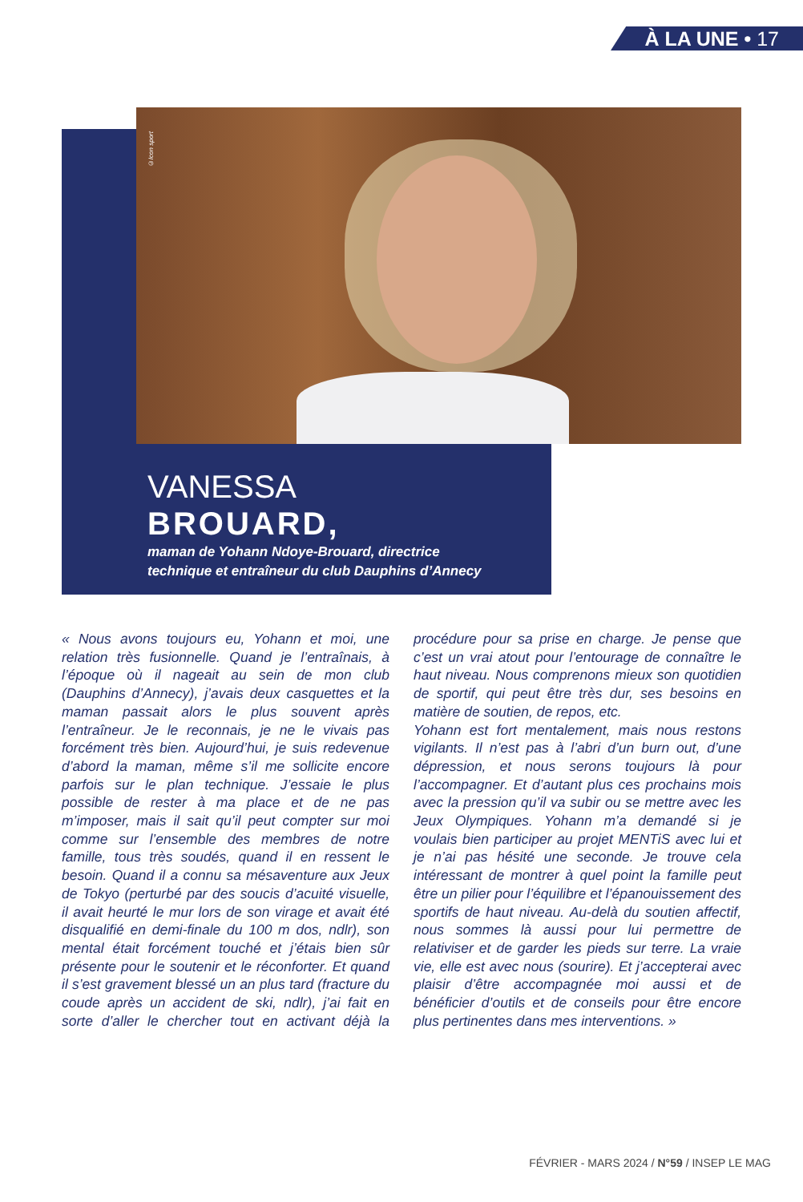À LA UNE • 17
©Icon sport
VANESSA
BROUARD,
maman de Yohann Ndoye-Brouard, directrice technique et entraîneur du club Dauphins d’Annecy
« Nous avons toujours eu, Yohann et moi, une relation très fusionnelle. Quand je l’entraînais, à l’époque où il nageait au sein de mon club (Dauphins d’Annecy), j’avais deux casquettes et la maman passait alors le plus souvent après l’entraîneur. Je le reconnais, je ne le vivais pas forcément très bien. Aujourd’hui, je suis redevenue d’abord la maman, même s’il me sollicite encore parfois sur le plan technique. J’essaie le plus possible de rester à ma place et de ne pas m’imposer, mais il sait qu’il peut compter sur moi comme sur l’ensemble des membres de notre famille, tous très soudés, quand il en ressent le besoin. Quand il a connu sa mésaventure aux Jeux de Tokyo (perturbé par des soucis d’acuité visuelle, il avait heurté le mur lors de son virage et avait été disqualifié en demi-finale du 100 m dos, ndlr), son mental était forcément touché et j’étais bien sûr présente pour le soutenir et le réconforter. Et quand il s’est gravement blessé un an plus tard (fracture du coude après un accident de ski, ndlr), j’ai fait en sorte d’aller le chercher tout en activant déjà la procédure pour sa prise en charge. Je pense que c’est un vrai atout pour l’entourage de connaître le haut niveau. Nous comprenons mieux son quotidien de sportif, qui peut être très dur, ses besoins en matière de soutien, de repos, etc.
Yohann est fort mentalement, mais nous restons vigilants. Il n’est pas à l’abri d’un burn out, d’une dépression, et nous serons toujours là pour l’accompagner. Et d’autant plus ces prochains mois avec la pression qu’il va subir ou se mettre avec les Jeux Olympiques. Yohann m’a demandé si je voulais bien participer au projet MENTiS avec lui et je n’ai pas hésité une seconde. Je trouve cela intéressant de montrer à quel point la famille peut être un pilier pour l’équilibre et l’épanouissement des sportifs de haut niveau. Au-delà du soutien affectif, nous sommes là aussi pour lui permettre de relativiser et de garder les pieds sur terre. La vraie vie, elle est avec nous (sourire). Et j’accepterai avec plaisir d’être accompagnée moi aussi et de bénéficier d’outils et de conseils pour être encore plus pertinentes dans mes interventions. »
FÉVRIER - MARS 2024 / N°59 / INSEP LE MAG